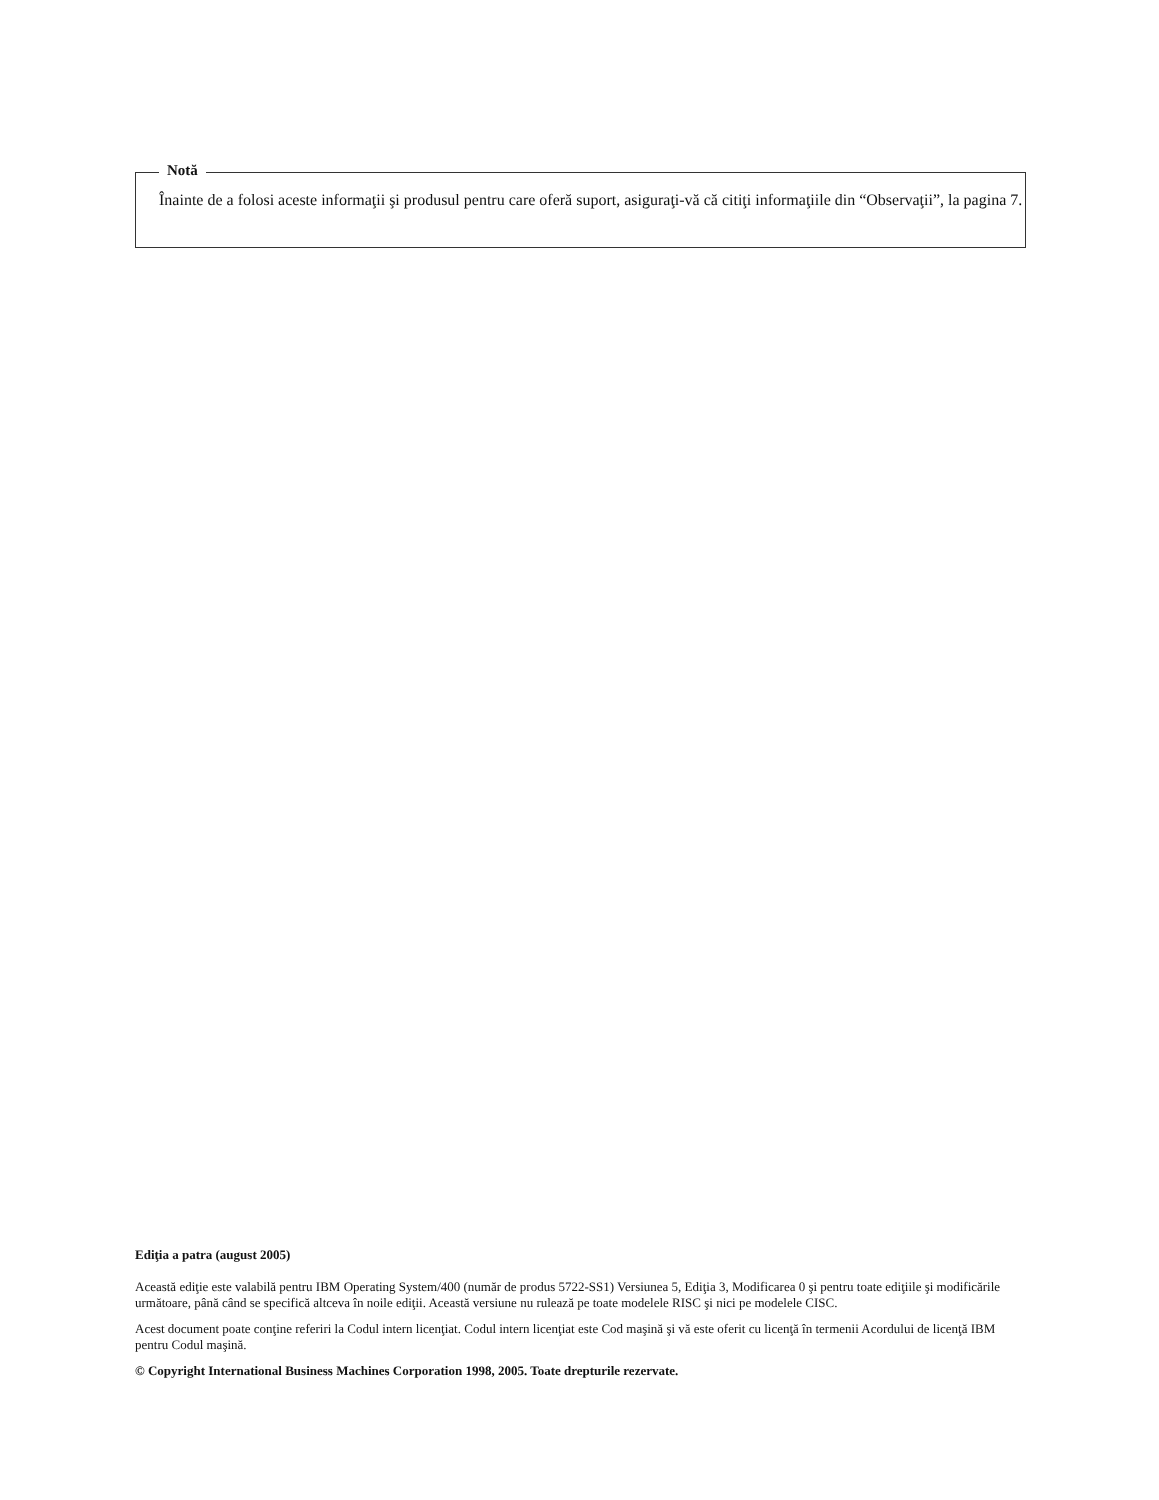Notă
Înainte de a folosi aceste informaţii şi produsul pentru care oferă suport, asiguraţi-vă că citiţi informaţiile din “Observaţii”, la pagina 7.
Ediţia a patra (august 2005)
Această ediţie este valabilă pentru IBM Operating System/400 (număr de produs 5722-SS1) Versiunea 5, Ediţia 3, Modificarea 0 şi pentru toate ediţiile şi modificările următoare, până când se specifică altceva în noile ediţii. Această versiune nu rulează pe toate modelele RISC şi nici pe modelele CISC.
Acest document poate conţine referiri la Codul intern licenţiat. Codul intern licenţiat este Cod maşină şi vă este oferit cu licenţă în termenii Acordului de licenţă IBM pentru Codul maşină.
© Copyright International Business Machines Corporation 1998, 2005. Toate drepturile rezervate.